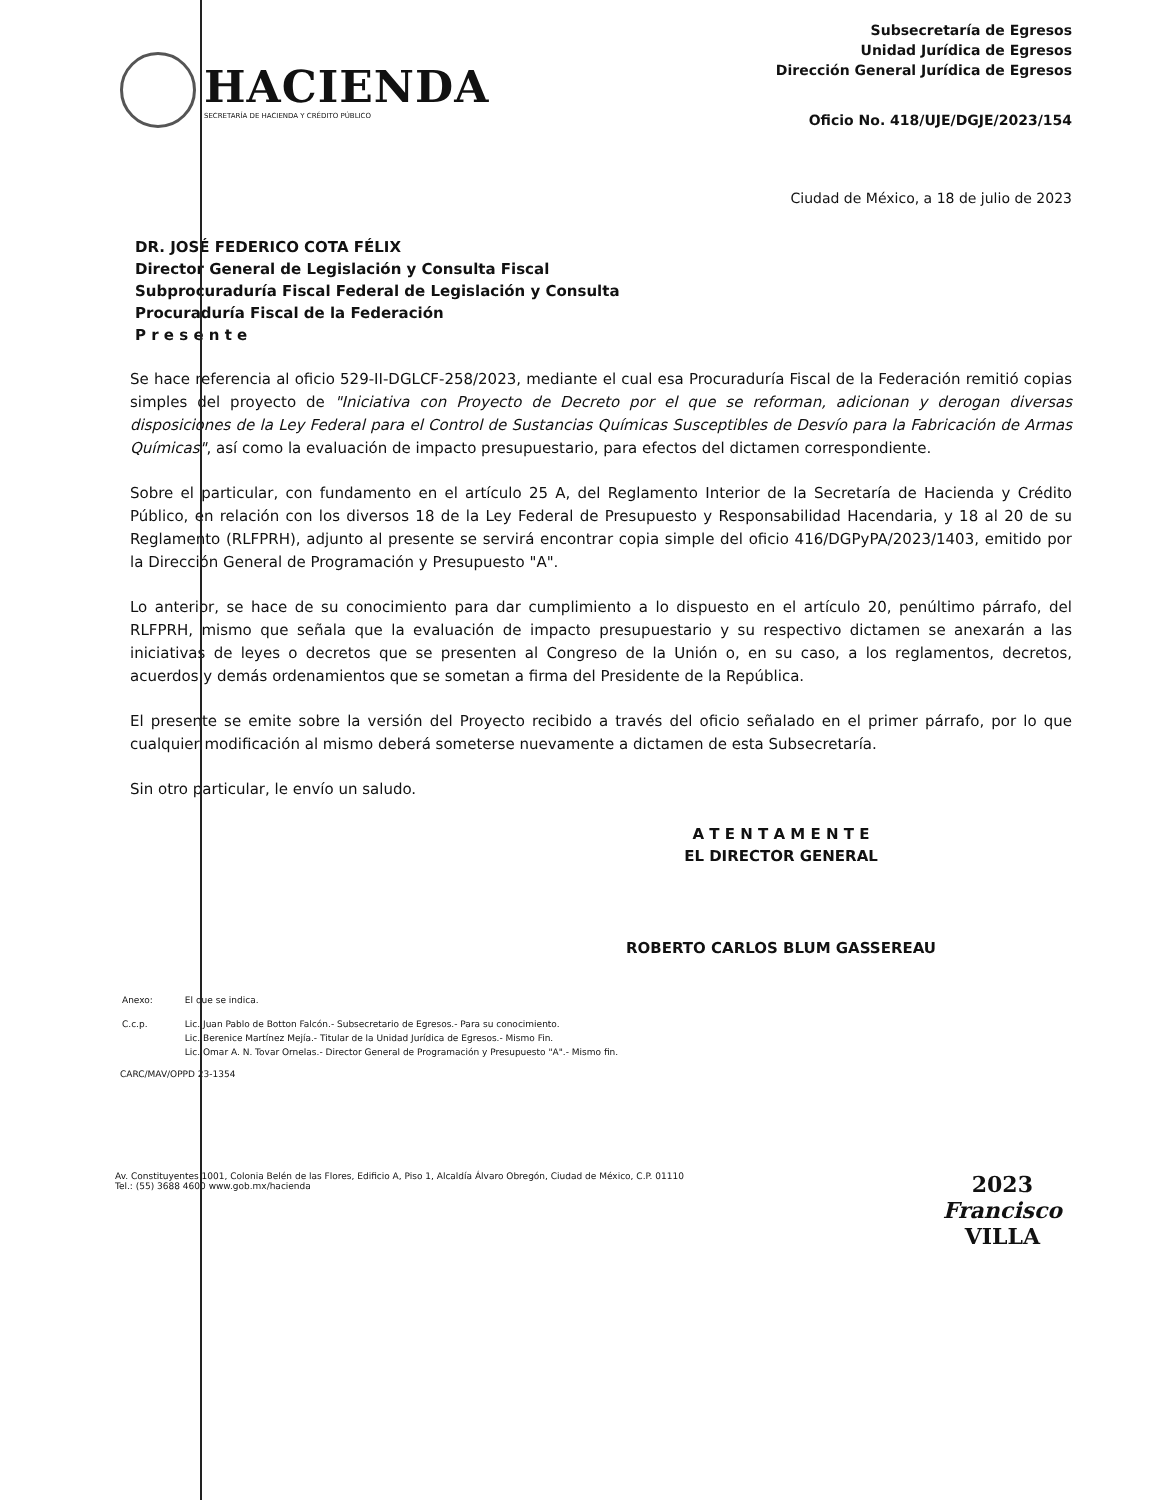HACIENDA
SECRETARÍA DE HACIENDA Y CRÉDITO PÚBLICO
Subsecretaría de Egresos
Unidad Jurídica de Egresos
Dirección General Jurídica de Egresos
Oficio No. 418/UJE/DGJE/2023/154
Ciudad de México, a 18 de julio de 2023
DR. JOSÉ FEDERICO COTA FÉLIX
Director General de Legislación y Consulta Fiscal
Subprocuraduría Fiscal Federal de Legislación y Consulta
Procuraduría Fiscal de la Federación
P r e s e n t e
Se hace referencia al oficio 529-II-DGLCF-258/2023, mediante el cual esa Procuraduría Fiscal de la Federación remitió copias simples del proyecto de "Iniciativa con Proyecto de Decreto por el que se reforman, adicionan y derogan diversas disposiciones de la Ley Federal para el Control de Sustancias Químicas Susceptibles de Desvío para la Fabricación de Armas Químicas", así como la evaluación de impacto presupuestario, para efectos del dictamen correspondiente.
Sobre el particular, con fundamento en el artículo 25 A, del Reglamento Interior de la Secretaría de Hacienda y Crédito Público, en relación con los diversos 18 de la Ley Federal de Presupuesto y Responsabilidad Hacendaria, y 18 al 20 de su Reglamento (RLFPRH), adjunto al presente se servirá encontrar copia simple del oficio 416/DGPyPA/2023/1403, emitido por la Dirección General de Programación y Presupuesto "A".
Lo anterior, se hace de su conocimiento para dar cumplimiento a lo dispuesto en el artículo 20, penúltimo párrafo, del RLFPRH, mismo que señala que la evaluación de impacto presupuestario y su respectivo dictamen se anexarán a las iniciativas de leyes o decretos que se presenten al Congreso de la Unión o, en su caso, a los reglamentos, decretos, acuerdos y demás ordenamientos que se sometan a firma del Presidente de la República.
El presente se emite sobre la versión del Proyecto recibido a través del oficio señalado en el primer párrafo, por lo que cualquier modificación al mismo deberá someterse nuevamente a dictamen de esta Subsecretaría.
Sin otro particular, le envío un saludo.
A T E N T A M E N T E
EL DIRECTOR GENERAL
ROBERTO CARLOS BLUM GASSEREAU
| Anexo: | El que se indica. |
| C.c.p. | Lic. Juan Pablo de Botton Falcón.- Subsecretario de Egresos.- Para su conocimiento. Lic. Berenice Martínez Mejía.- Titular de la Unidad Jurídica de Egresos.- Mismo Fin. Lic. Omar A. N. Tovar Ornelas.- Director General de Programación y Presupuesto "A".- Mismo fin. |
CARC/MAV/OPPD 23-1354
Av. Constituyentes 1001, Colonia Belén de las Flores, Edificio A, Piso 1, Alcaldía Álvaro Obregón, Ciudad de México, C.P. 01110
Tel.: (55) 3688 4600 www.gob.mx/hacienda
2023
Francisco
VILLA